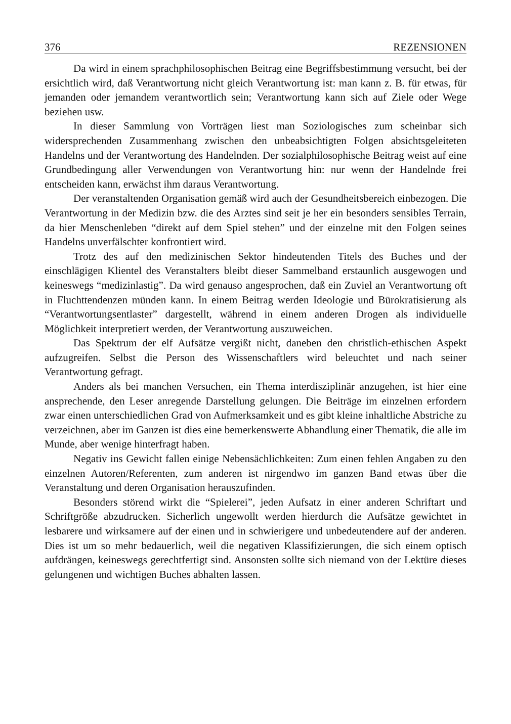376 REZENSIONEN
Da wird in einem sprachphilosophischen Beitrag eine Begriffsbestimmung versucht, bei der ersichtlich wird, daß Verantwortung nicht gleich Verantwortung ist: man kann z. B. für etwas, für jemanden oder jemandem verantwortlich sein; Verantwortung kann sich auf Ziele oder Wege beziehen usw.
In dieser Sammlung von Vorträgen liest man Soziologisches zum scheinbar sich widersprechenden Zusammenhang zwischen den unbeabsichtigten Folgen absichtsgeleiteten Handelns und der Verantwortung des Handelnden. Der sozialphilosophische Beitrag weist auf eine Grundbedingung aller Verwendungen von Verantwortung hin: nur wenn der Handelnde frei entscheiden kann, erwächst ihm daraus Verantwortung.
Der veranstaltenden Organisation gemäß wird auch der Gesundheitsbereich einbezogen. Die Verantwortung in der Medizin bzw. die des Arztes sind seit je her ein besonders sensibles Terrain, da hier Menschenleben “direkt auf dem Spiel stehen” und der einzelne mit den Folgen seines Handelns unverfälschter konfrontiert wird.
Trotz des auf den medizinischen Sektor hindeutenden Titels des Buches und der einschlägigen Klientel des Veranstalters bleibt dieser Sammelband erstaunlich ausgewogen und keineswegs “medizinlastig”. Da wird genauso angesprochen, daß ein Zuviel an Verantwortung oft in Fluchttendenzen münden kann. In einem Beitrag werden Ideologie und Bürokratisierung als “Verantwortungsentlaster” dargestellt, während in einem anderen Drogen als individuelle Möglichkeit interpretiert werden, der Verantwortung auszuweichen.
Das Spektrum der elf Aufsätze vergißt nicht, daneben den christlich-ethischen Aspekt aufzugreifen. Selbst die Person des Wissenschaftlers wird beleuchtet und nach seiner Verantwortung gefragt.
Anders als bei manchen Versuchen, ein Thema interdisziplinär anzugehen, ist hier eine ansprechende, den Leser anregende Darstellung gelungen. Die Beiträge im einzelnen erfordern zwar einen unterschiedlichen Grad von Aufmerksamkeit und es gibt kleine inhaltliche Abstriche zu verzeichnen, aber im Ganzen ist dies eine bemerkenswerte Abhandlung einer Thematik, die alle im Munde, aber wenige hinterfragt haben.
Negativ ins Gewicht fallen einige Nebensächlichkeiten: Zum einen fehlen Angaben zu den einzelnen Autoren/Referenten, zum anderen ist nirgendwo im ganzen Band etwas über die Veranstaltung und deren Organisation herauszufinden.
Besonders störend wirkt die “Spielerei”, jeden Aufsatz in einer anderen Schriftart und Schriftgröße abzudrucken. Sicherlich ungewollt werden hierdurch die Aufsätze gewichtet in lesbarere und wirksamere auf der einen und in schwierigere und unbedeutendere auf der anderen. Dies ist um so mehr bedauerlich, weil die negativen Klassifizierungen, die sich einem optisch aufdrängen, keineswegs gerechtfertigt sind. Ansonsten sollte sich niemand von der Lektüre dieses gelungenen und wichtigen Buches abhalten lassen.